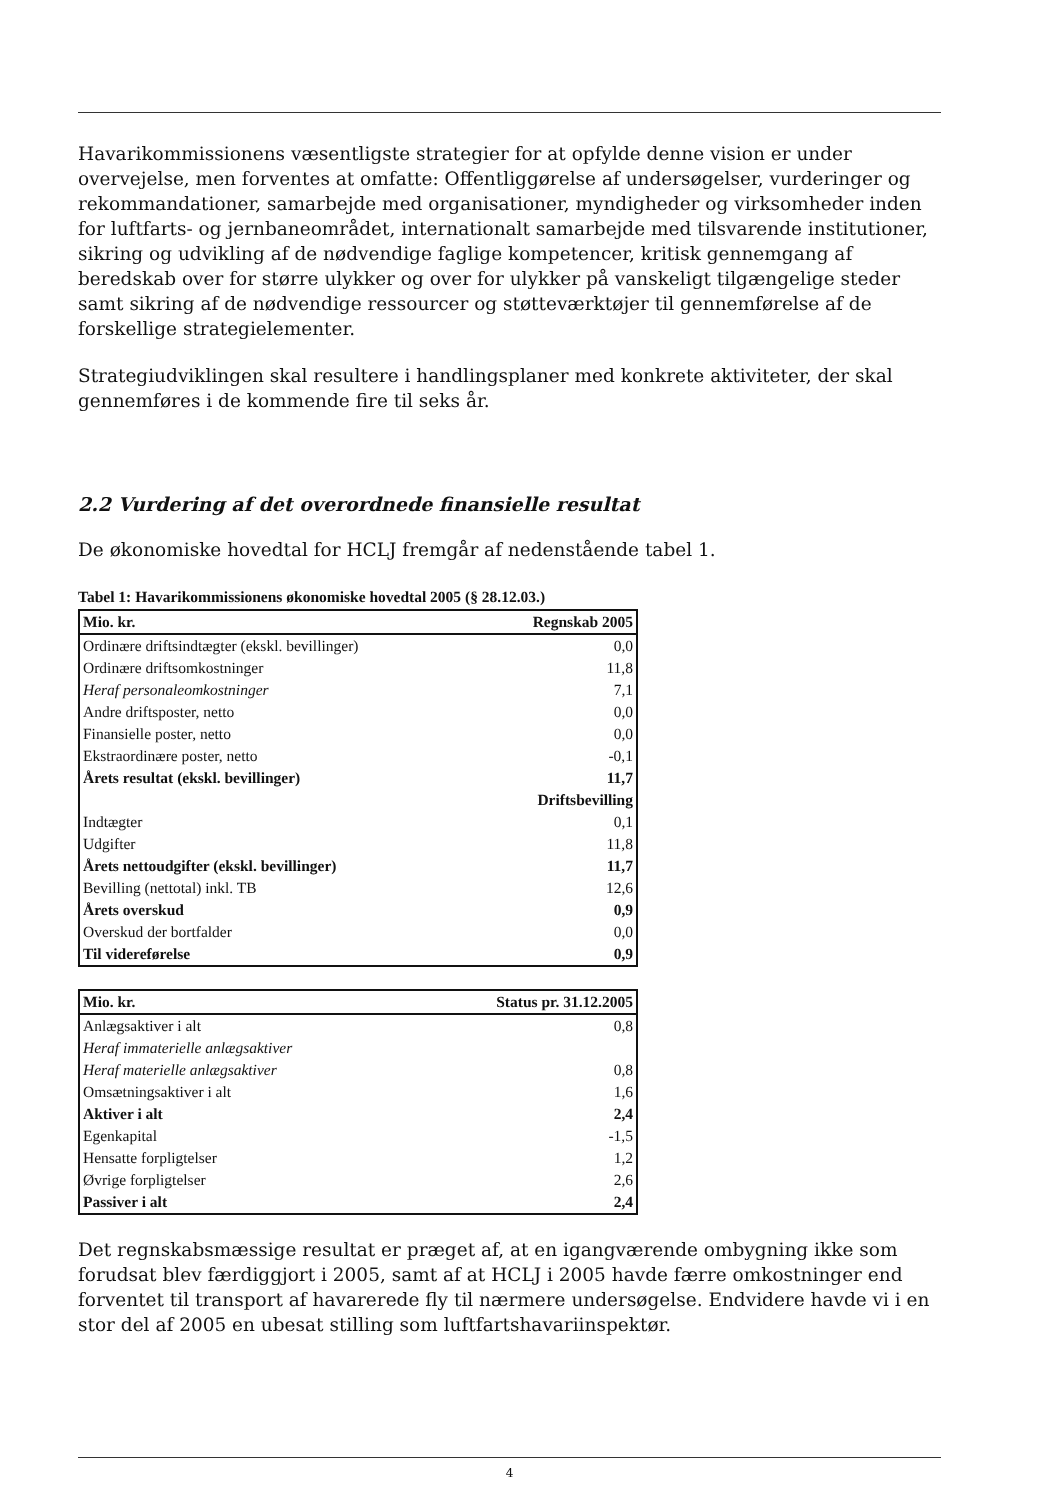Havarikommissionens væsentligste strategier for at opfylde denne vision er under overvejelse, men forventes at omfatte: Offentliggørelse af undersøgelser, vurderinger og rekommandationer, samarbejde med organisationer, myndigheder og virksomheder inden for luftfarts- og jernbaneområdet, internationalt samarbejde med tilsvarende institutioner, sikring og udvikling af de nødvendige faglige kompetencer, kritisk gennemgang af beredskab over for større ulykker og over for ulykker på vanskeligt tilgængelige steder samt sikring af de nødvendige ressourcer og støtteværktøjer til gennemførelse af de forskellige strategielementer.
Strategiudviklingen skal resultere i handlingsplaner med konkrete aktiviteter, der skal gennemføres i de kommende fire til seks år.
2.2 Vurdering af det overordnede finansielle resultat
De økonomiske hovedtal for HCLJ fremgår af nedenstående tabel 1.
Tabel 1: Havarikommissionens økonomiske hovedtal 2005 (§ 28.12.03.)
| Mio. kr. | Regnskab 2005 |
| --- | --- |
| Ordinære driftsindtægter (ekskl. bevillinger) | 0,0 |
| Ordinære driftsomkostninger | 11,8 |
| Heraf personaleomkostninger | 7,1 |
| Andre driftsposter, netto | 0,0 |
| Finansielle poster, netto | 0,0 |
| Ekstraordinære poster, netto | -0,1 |
| Årets resultat (ekskl. bevillinger) | 11,7 |
| | Driftsbevilling |
| Indtægter | 0,1 |
| Udgifter | 11,8 |
| Årets nettoudgifter (ekskl. bevillinger) | 11,7 |
| Bevilling (nettotal) inkl. TB | 12,6 |
| Årets overskud | 0,9 |
| Overskud der bortfalder | 0,0 |
| Til videreførelse | 0,9 |
| Mio. kr. | Status pr. 31.12.2005 |
| --- | --- |
| Anlægsaktiver i alt | 0,8 |
| Heraf immaterielle anlægsaktiver | |
| Heraf materielle anlægsaktiver | 0,8 |
| Omsætningsaktiver i alt | 1,6 |
| Aktiver i alt | 2,4 |
| Egenkapital | -1,5 |
| Hensatte forpligtelser | 1,2 |
| Øvrige forpligtelser | 2,6 |
| Passiver i alt | 2,4 |
Det regnskabsmæssige resultat er præget af, at en igangværende ombygning ikke som forudsat blev færdiggjort i 2005, samt af at HCLJ i 2005 havde færre omkostninger end forventet til transport af havarerede fly til nærmere undersøgelse. Endvidere havde vi i en stor del af 2005 en ubesat stilling som luftfartshavariinspektør.
4